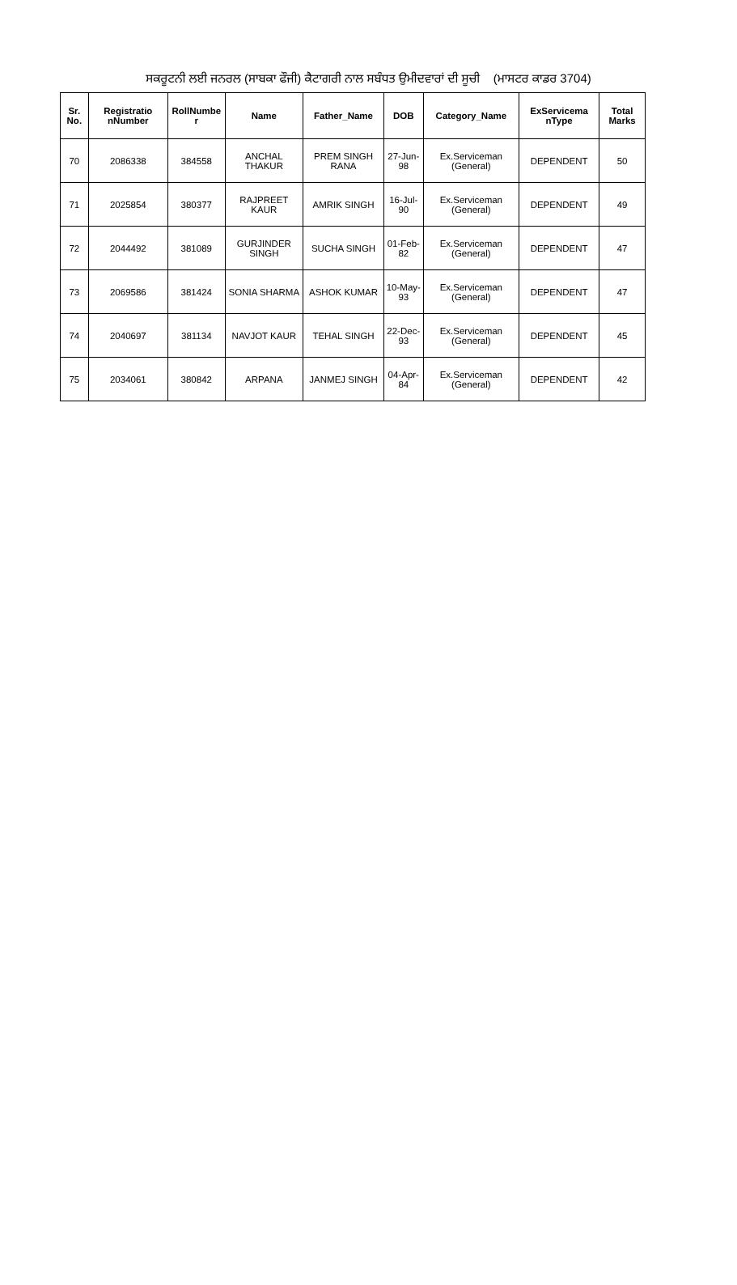ਸਕਰੂਟਨੀ ਲਈ ਜਨਰਲ (ਸਾਬਕਾ ਫੌਜੀ) ਕੈਟਾਗਰੀ ਨਾਲ ਸਬੰਧਤ ਉਮੀਦਵਾਰਾਂ ਦੀ ਸੂਚੀ (ਮਾਸਟਰ ਕਾਡਰ 3704)
| Sr. No. | Registratio nNumber | RollNumbe r | Name | Father_Name | DOB | Category_Name | ExServicema nType | Total Marks |
| --- | --- | --- | --- | --- | --- | --- | --- | --- |
| 70 | 2086338 | 384558 | ANCHAL THAKUR | PREM SINGH RANA | 27-Jun-98 | Ex.Serviceman (General) | DEPENDENT | 50 |
| 71 | 2025854 | 380377 | RAJPREET KAUR | AMRIK SINGH | 16-Jul-90 | Ex.Serviceman (General) | DEPENDENT | 49 |
| 72 | 2044492 | 381089 | GURJINDER SINGH | SUCHA SINGH | 01-Feb-82 | Ex.Serviceman (General) | DEPENDENT | 47 |
| 73 | 2069586 | 381424 | SONIA SHARMA | ASHOK KUMAR | 10-May-93 | Ex.Serviceman (General) | DEPENDENT | 47 |
| 74 | 2040697 | 381134 | NAVJOT KAUR | TEHAL SINGH | 22-Dec-93 | Ex.Serviceman (General) | DEPENDENT | 45 |
| 75 | 2034061 | 380842 | ARPANA | JANMEJ SINGH | 04-Apr-84 | Ex.Serviceman (General) | DEPENDENT | 42 |